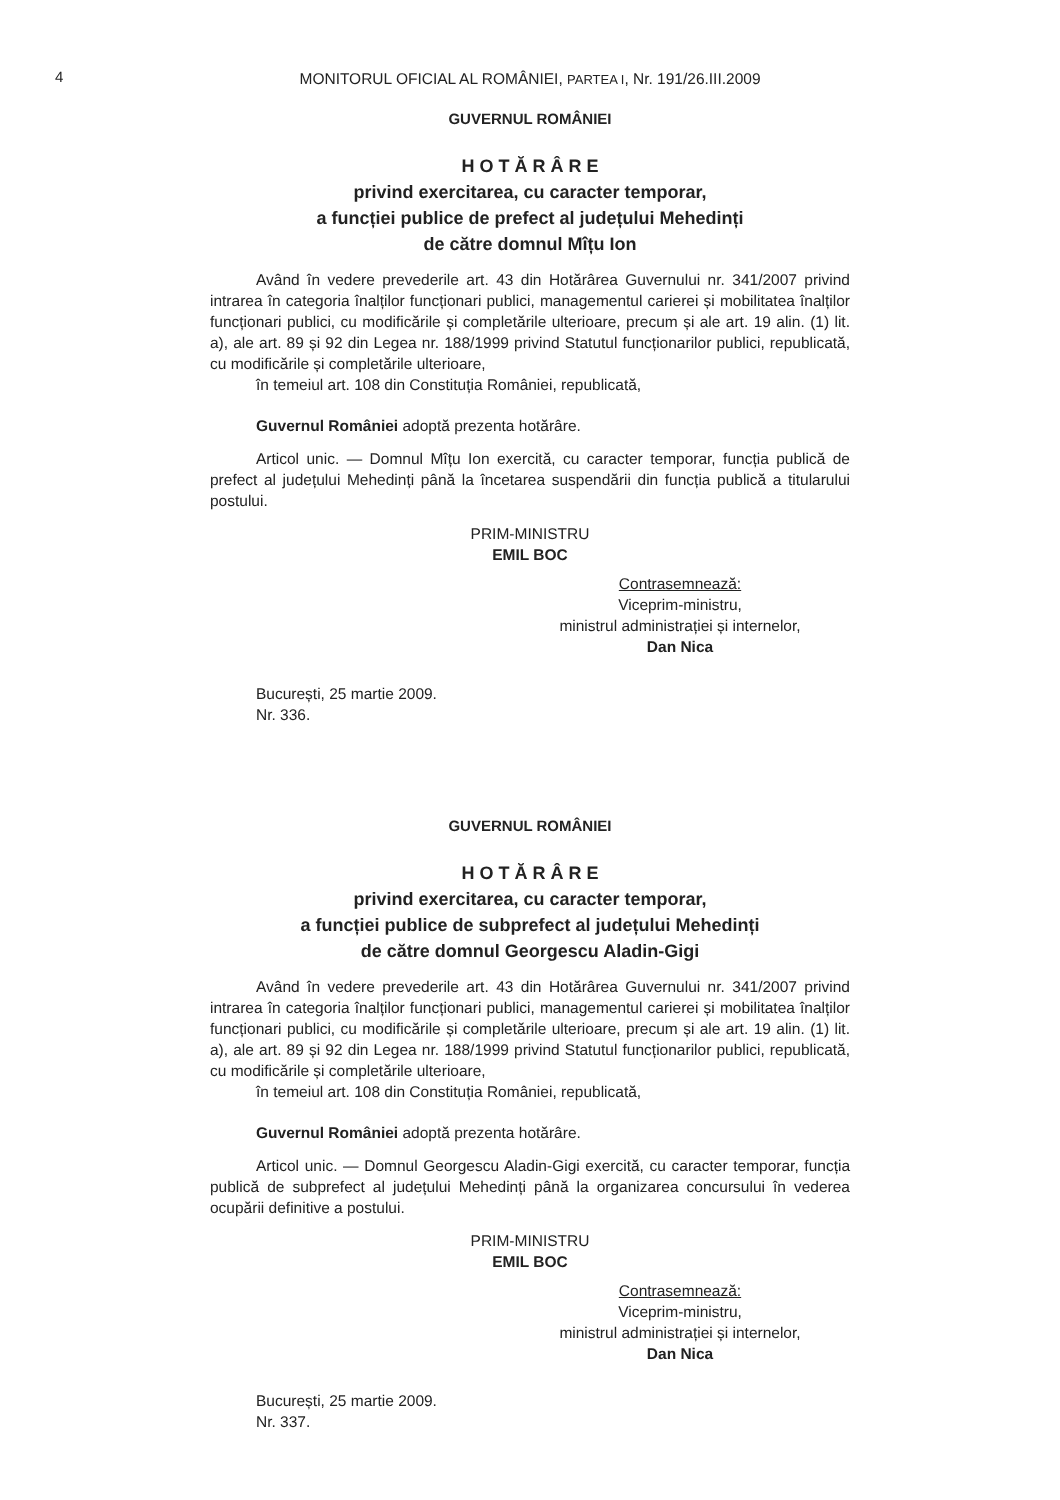4
MONITORUL OFICIAL AL ROMÂNIEI, PARTEA I, Nr. 191/26.III.2009
GUVERNUL ROMÂNIEI
H O T Ă R Â R E
privind exercitarea, cu caracter temporar,
a funcției publice de prefect al județului Mehedinți
de către domnul Mîțu Ion
Având în vedere prevederile art. 43 din Hotărârea Guvernului nr. 341/2007 privind intrarea în categoria înalților funcționari publici, managementul carierei și mobilitatea înalților funcționari publici, cu modificările și completările ulterioare, precum și ale art. 19 alin. (1) lit. a), ale art. 89 și 92 din Legea nr. 188/1999 privind Statutul funcționarilor publici, republicată, cu modificările și completările ulterioare,
în temeiul art. 108 din Constituția României, republicată,
Guvernul României adoptă prezenta hotărâre.
Articol unic. — Domnul Mîțu Ion exercită, cu caracter temporar, funcția publică de prefect al județului Mehedinți până la încetarea suspendării din funcția publică a titularului postului.
PRIM-MINISTRU
EMIL BOC
Contrasemnează:
Viceprim-ministru,
ministrul administrației și internelor,
Dan Nica
București, 25 martie 2009.
Nr. 336.
GUVERNUL ROMÂNIEI
H O T Ă R Â R E
privind exercitarea, cu caracter temporar,
a funcției publice de subprefect al județului Mehedinți
de către domnul Georgescu Aladin-Gigi
Având în vedere prevederile art. 43 din Hotărârea Guvernului nr. 341/2007 privind intrarea în categoria înalților funcționari publici, managementul carierei și mobilitatea înalților funcționari publici, cu modificările și completările ulterioare, precum și ale art. 19 alin. (1) lit. a), ale art. 89 și 92 din Legea nr. 188/1999 privind Statutul funcționarilor publici, republicată, cu modificările și completările ulterioare,
în temeiul art. 108 din Constituția României, republicată,
Guvernul României adoptă prezenta hotărâre.
Articol unic. — Domnul Georgescu Aladin-Gigi exercită, cu caracter temporar, funcția publică de subprefect al județului Mehedinți până la organizarea concursului în vederea ocupării definitive a postului.
PRIM-MINISTRU
EMIL BOC
Contrasemnează:
Viceprim-ministru,
ministrul administrației și internelor,
Dan Nica
București, 25 martie 2009.
Nr. 337.